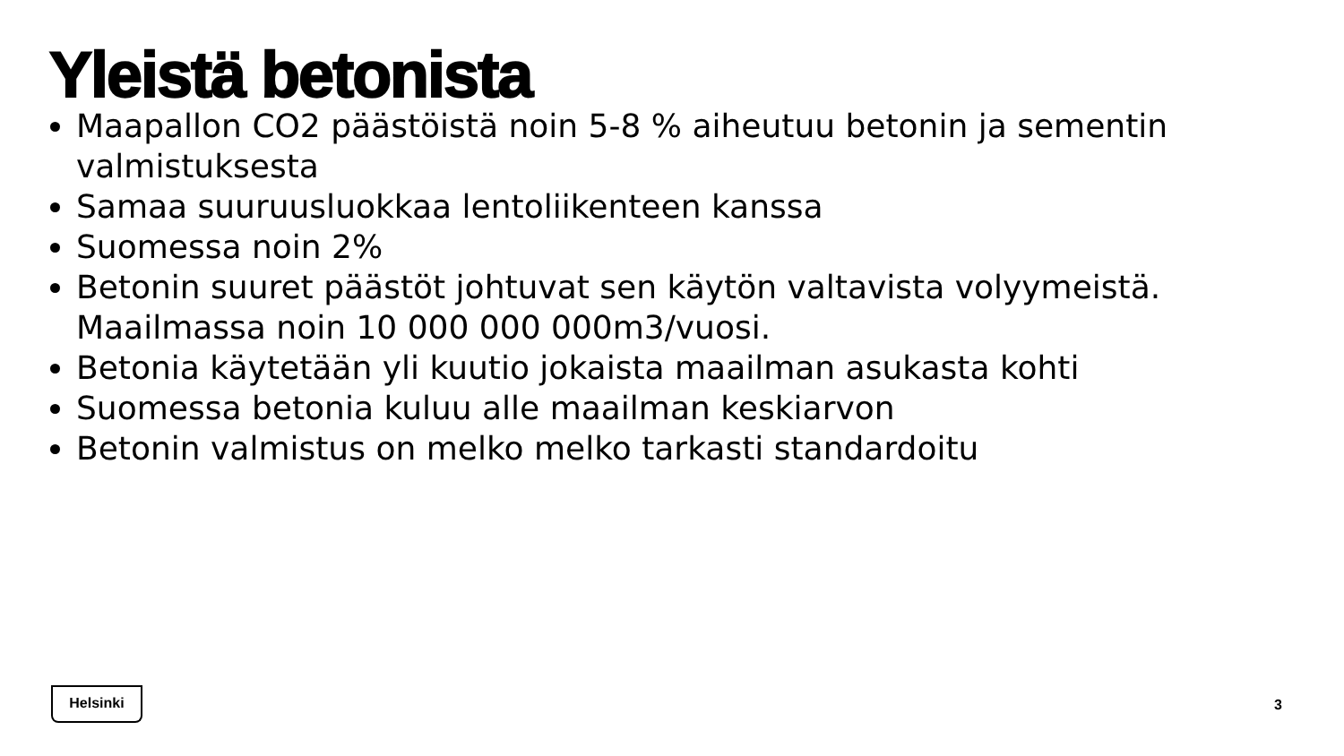Yleistä betonista
Maapallon CO2 päästöistä noin 5-8 % aiheutuu betonin ja sementin valmistuksesta
Samaa suuruusluokkaa lentoliikenteen kanssa
Suomessa noin 2%
Betonin suuret päästöt johtuvat sen käytön valtavista volyymeistä. Maailmassa noin 10 000 000 000m3/vuosi.
Betonia käytetään yli kuutio jokaista maailman asukasta kohti
Suomessa betonia kuluu alle maailman keskiarvon
Betonin valmistus on melko melko tarkasti standardoitu
Helsinki
3